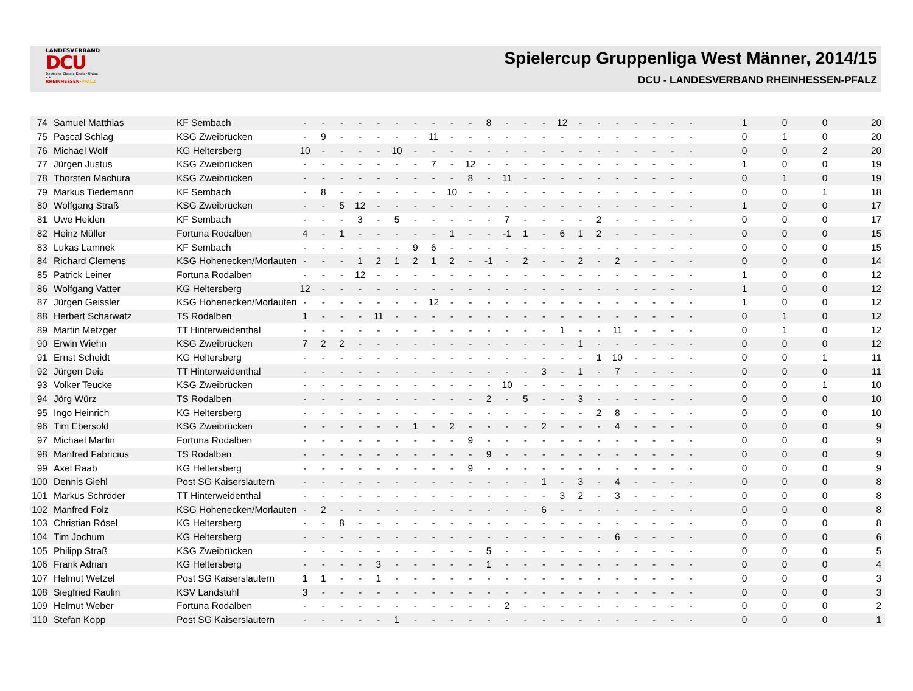LANDESVERBAND
DCU
Deutsche Classic-Kegler Union e.V.
RHEINHESSEN-PFALZ
Spielercup Gruppenliga West Männer, 2014/15
DCU - LANDESVERBAND RHEINHESSEN-PFALZ
| 74 | Samuel Matthias | KF Sembach | - | - | - | - | - | - | - | - | - | - | 8 | - | - | - | 12 | - | - | - | - | - | - | - | | 1 | 0 | 0 | 20 |
| 75 | Pascal Schlag | KSG Zweibrücken | - | 9 | - | - | - | - | - | 11 | - | - | - | - | - | - | - | - | - | - | - | - | - | - | | 0 | 1 | 0 | 20 |
| 76 | Michael Wolf | KG Heltersberg | 10 | - | - | - | - | 10 | - | - | - | - | - | - | - | - | - | - | - | - | - | - | - | - | | 0 | 0 | 2 | 20 |
| 77 | Jürgen Justus | KSG Zweibrücken | - | - | - | - | - | - | - | 7 | - | 12 | - | - | - | - | - | - | - | - | - | - | - | - | | 1 | 0 | 0 | 19 |
| 78 | Thorsten Machura | KSG Zweibrücken | - | - | - | - | - | - | - | - | - | 8 | - | 11 | - | - | - | - | - | - | - | - | - | - | | 0 | 1 | 0 | 19 |
| 79 | Markus Tiedemann | KF Sembach | - | 8 | - | - | - | - | - | - | 10 | - | - | - | - | - | - | - | - | - | - | - | - | - | | 0 | 0 | 1 | 18 |
| 80 | Wolfgang Straß | KSG Zweibrücken | - | - | 5 | 12 | - | - | - | - | - | - | - | - | - | - | - | - | - | - | - | - | - | - | | 1 | 0 | 0 | 17 |
| 81 | Uwe Heiden | KF Sembach | - | - | - | 3 | - | 5 | - | - | - | - | - | 7 | - | - | - | - | 2 | - | - | - | - | - | | 0 | 0 | 0 | 17 |
| 82 | Heinz Müller | Fortuna Rodalben | 4 | - | 1 | - | - | - | - | - | 1 | - | - | -1 | 1 | - | 6 | 1 | 2 | - | - | - | - | - | | 0 | 0 | 0 | 15 |
| 83 | Lukas Lamnek | KF Sembach | - | - | - | - | - | - | 9 | 6 | - | - | - | - | - | - | - | - | - | - | - | - | - | - | | 0 | 0 | 0 | 15 |
| 84 | Richard Clemens | KSG Hohenecken/Morlautern | - | - | - | 1 | 2 | 1 | 2 | 1 | 2 | - | -1 | - | 2 | - | - | 2 | - | 2 | - | - | - | - | | 0 | 0 | 0 | 14 |
| 85 | Patrick Leiner | Fortuna Rodalben | - | - | - | 12 | - | - | - | - | - | - | - | - | - | - | - | - | - | - | - | - | - | - | | 1 | 0 | 0 | 12 |
| 86 | Wolfgang Vatter | KG Heltersberg | 12 | - | - | - | - | - | - | - | - | - | - | - | - | - | - | - | - | - | - | - | - | - | | 1 | 0 | 0 | 12 |
| 87 | Jürgen Geissler | KSG Hohenecken/Morlautern | - | - | - | - | - | - | - | 12 | - | - | - | - | - | - | - | - | - | - | - | - | - | - | | 1 | 0 | 0 | 12 |
| 88 | Herbert Scharwatz | TS Rodalben | 1 | - | - | - | 11 | - | - | - | - | - | - | - | - | - | - | - | - | - | - | - | - | - | | 0 | 1 | 0 | 12 |
| 89 | Martin Metzger | TT Hinterweidenthal | - | - | - | - | - | - | - | - | - | - | - | - | - | - | 1 | - | - | 11 | - | - | - | - | | 0 | 1 | 0 | 12 |
| 90 | Erwin Wiehn | KSG Zweibrücken | 7 | 2 | 2 | - | - | - | - | - | - | - | - | - | - | - | - | 1 | - | - | - | - | - | - | | 0 | 0 | 0 | 12 |
| 91 | Ernst Scheidt | KG Heltersberg | - | - | - | - | - | - | - | - | - | - | - | - | - | - | - | - | 1 | 10 | - | - | - | - | | 0 | 0 | 1 | 11 |
| 92 | Jürgen Deis | TT Hinterweidenthal | - | - | - | - | - | - | - | - | - | - | - | - | - | 3 | - | 1 | - | 7 | - | - | - | - | | 0 | 0 | 0 | 11 |
| 93 | Volker Teucke | KSG Zweibrücken | - | - | - | - | - | - | - | - | - | - | - | 10 | - | - | - | - | - | - | - | - | - | - | | 0 | 0 | 1 | 10 |
| 94 | Jörg Würz | TS Rodalben | - | - | - | - | - | - | - | - | - | - | 2 | - | 5 | - | - | 3 | - | - | - | - | - | - | | 0 | 0 | 0 | 10 |
| 95 | Ingo Heinrich | KG Heltersberg | - | - | - | - | - | - | - | - | - | - | - | - | - | - | - | - | 2 | 8 | - | - | - | - | | 0 | 0 | 0 | 10 |
| 96 | Tim Ebersold | KSG Zweibrücken | - | - | - | - | - | - | 1 | - | 2 | - | - | - | - | 2 | - | - | - | 4 | - | - | - | - | | 0 | 0 | 0 | 9 |
| 97 | Michael Martin | Fortuna Rodalben | - | - | - | - | - | - | - | - | - | 9 | - | - | - | - | - | - | - | - | - | - | - | - | | 0 | 0 | 0 | 9 |
| 98 | Manfred Fabricius | TS Rodalben | - | - | - | - | - | - | - | - | - | - | 9 | - | - | - | - | - | - | - | - | - | - | - | | 0 | 0 | 0 | 9 |
| 99 | Axel Raab | KG Heltersberg | - | - | - | - | - | - | - | - | - | 9 | - | - | - | - | - | - | - | - | - | - | - | - | | 0 | 0 | 0 | 9 |
| 100 | Dennis Giehl | Post SG Kaiserslautern | - | - | - | - | - | - | - | - | - | - | - | - | - | 1 | - | 3 | - | 4 | - | - | - | - | | 0 | 0 | 0 | 8 |
| 101 | Markus Schröder | TT Hinterweidenthal | - | - | - | - | - | - | - | - | - | - | - | - | - | - | 3 | 2 | - | 3 | - | - | - | - | | 0 | 0 | 0 | 8 |
| 102 | Manfred Folz | KSG Hohenecken/Morlautern | - | 2 | - | - | - | - | - | - | - | - | - | - | - | 6 | - | - | - | - | - | - | - | - | | 0 | 0 | 0 | 8 |
| 103 | Christian Rösel | KG Heltersberg | - | - | 8 | - | - | - | - | - | - | - | - | - | - | - | - | - | - | - | - | - | - | - | | 0 | 0 | 0 | 8 |
| 104 | Tim Jochum | KG Heltersberg | - | - | - | - | - | - | - | - | - | - | - | - | - | - | - | - | - | 6 | - | - | - | - | | 0 | 0 | 0 | 6 |
| 105 | Philipp Straß | KSG Zweibrücken | - | - | - | - | - | - | - | - | - | - | 5 | - | - | - | - | - | - | - | - | - | - | - | | 0 | 0 | 0 | 5 |
| 106 | Frank Adrian | KG Heltersberg | - | - | - | - | 3 | - | - | - | - | - | 1 | - | - | - | - | - | - | - | - | - | - | - | | 0 | 0 | 0 | 4 |
| 107 | Helmut Wetzel | Post SG Kaiserslautern | 1 | 1 | - | - | 1 | - | - | - | - | - | - | - | - | - | - | - | - | - | - | - | - | - | | 0 | 0 | 0 | 3 |
| 108 | Siegfried Raulin | KSV Landstuhl | 3 | - | - | - | - | - | - | - | - | - | - | - | - | - | - | - | - | - | - | - | - | - | | 0 | 0 | 0 | 3 |
| 109 | Helmut Weber | Fortuna Rodalben | - | - | - | - | - | - | - | - | - | - | - | 2 | - | - | - | - | - | - | - | - | - | - | | 0 | 0 | 0 | 2 |
| 110 | Stefan Kopp | Post SG Kaiserslautern | - | - | - | - | - | 1 | - | - | - | - | - | - | - | - | - | - | - | - | - | - | - | - | | 0 | 0 | 0 | 1 |